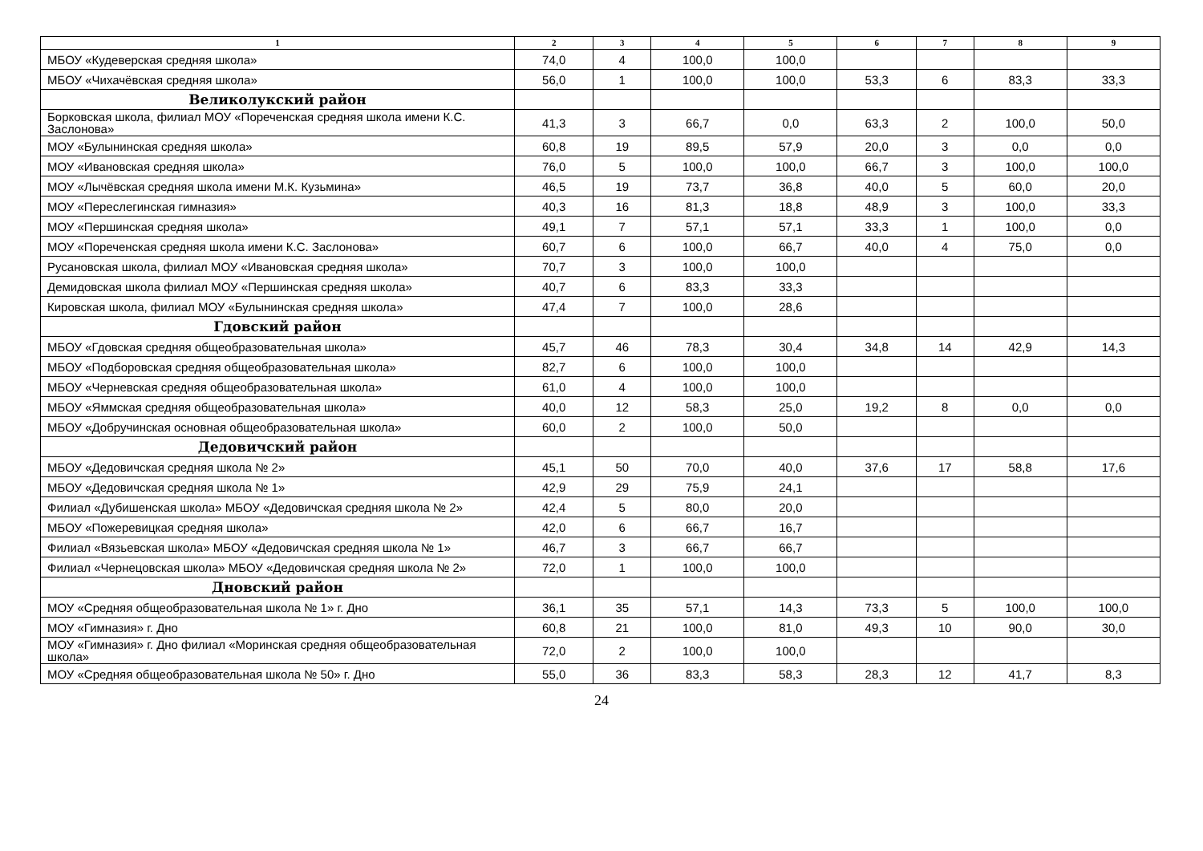| 1 | 2 | 3 | 4 | 5 | 6 | 7 | 8 | 9 |
| --- | --- | --- | --- | --- | --- | --- | --- | --- |
| МБОУ «Кудеверская средняя школа» | 74,0 | 4 | 100,0 | 100,0 | | | | |
| МБОУ «Чихачёвская средняя школа» | 56,0 | 1 | 100,0 | 100,0 | 53,3 | 6 | 83,3 | 33,3 |
| Великолукский район | | | | | | | | |
| Борковская школа, филиал МОУ «Пореченская средняя школа имени К.С. Заслонова» | 41,3 | 3 | 66,7 | 0,0 | 63,3 | 2 | 100,0 | 50,0 |
| МОУ «Булынинская средняя школа» | 60,8 | 19 | 89,5 | 57,9 | 20,0 | 3 | 0,0 | 0,0 |
| МОУ «Ивановская средняя школа» | 76,0 | 5 | 100,0 | 100,0 | 66,7 | 3 | 100,0 | 100,0 |
| МОУ «Лычёвская средняя школа имени М.К. Кузьмина» | 46,5 | 19 | 73,7 | 36,8 | 40,0 | 5 | 60,0 | 20,0 |
| МОУ «Переслегинская гимназия» | 40,3 | 16 | 81,3 | 18,8 | 48,9 | 3 | 100,0 | 33,3 |
| МОУ «Першинская средняя школа» | 49,1 | 7 | 57,1 | 57,1 | 33,3 | 1 | 100,0 | 0,0 |
| МОУ «Пореченская средняя школа имени К.С. Заслонова» | 60,7 | 6 | 100,0 | 66,7 | 40,0 | 4 | 75,0 | 0,0 |
| Русановская школа, филиал МОУ «Ивановская средняя школа» | 70,7 | 3 | 100,0 | 100,0 | | | | |
| Демидовская школа филиал МОУ «Першинская средняя школа» | 40,7 | 6 | 83,3 | 33,3 | | | | |
| Кировская школа, филиал МОУ «Булынинская средняя школа» | 47,4 | 7 | 100,0 | 28,6 | | | | |
| Гдовский район | | | | | | | | |
| МБОУ «Гдовская средняя общеобразовательная школа» | 45,7 | 46 | 78,3 | 30,4 | 34,8 | 14 | 42,9 | 14,3 |
| МБОУ «Подборовская средняя общеобразовательная школа» | 82,7 | 6 | 100,0 | 100,0 | | | | |
| МБОУ «Черневская средняя общеобразовательная школа» | 61,0 | 4 | 100,0 | 100,0 | | | | |
| МБОУ «Яммская средняя общеобразовательная школа» | 40,0 | 12 | 58,3 | 25,0 | 19,2 | 8 | 0,0 | 0,0 |
| МБОУ «Добручинская основная общеобразовательная школа» | 60,0 | 2 | 100,0 | 50,0 | | | | |
| Дедовичский район | | | | | | | | |
| МБОУ «Дедовичская средняя школа № 2» | 45,1 | 50 | 70,0 | 40,0 | 37,6 | 17 | 58,8 | 17,6 |
| МБОУ «Дедовичская средняя школа № 1» | 42,9 | 29 | 75,9 | 24,1 | | | | |
| Филиал «Дубишенская школа» МБОУ «Дедовичская средняя школа № 2» | 42,4 | 5 | 80,0 | 20,0 | | | | |
| МБОУ «Пожеревицкая средняя школа» | 42,0 | 6 | 66,7 | 16,7 | | | | |
| Филиал «Вязьевская школа» МБОУ «Дедовичская средняя школа № 1» | 46,7 | 3 | 66,7 | 66,7 | | | | |
| Филиал «Чернецовская школа» МБОУ «Дедовичская средняя школа № 2» | 72,0 | 1 | 100,0 | 100,0 | | | | |
| Дновский район | | | | | | | | |
| МОУ «Средняя общеобразовательная школа № 1» г. Дно | 36,1 | 35 | 57,1 | 14,3 | 73,3 | 5 | 100,0 | 100,0 |
| МОУ «Гимназия» г. Дно | 60,8 | 21 | 100,0 | 81,0 | 49,3 | 10 | 90,0 | 30,0 |
| МОУ «Гимназия» г. Дно филиал «Моринская средняя общеобразовательная школа» | 72,0 | 2 | 100,0 | 100,0 | | | | |
| МОУ «Средняя общеобразовательная школа № 50» г. Дно | 55,0 | 36 | 83,3 | 58,3 | 28,3 | 12 | 41,7 | 8,3 |
24